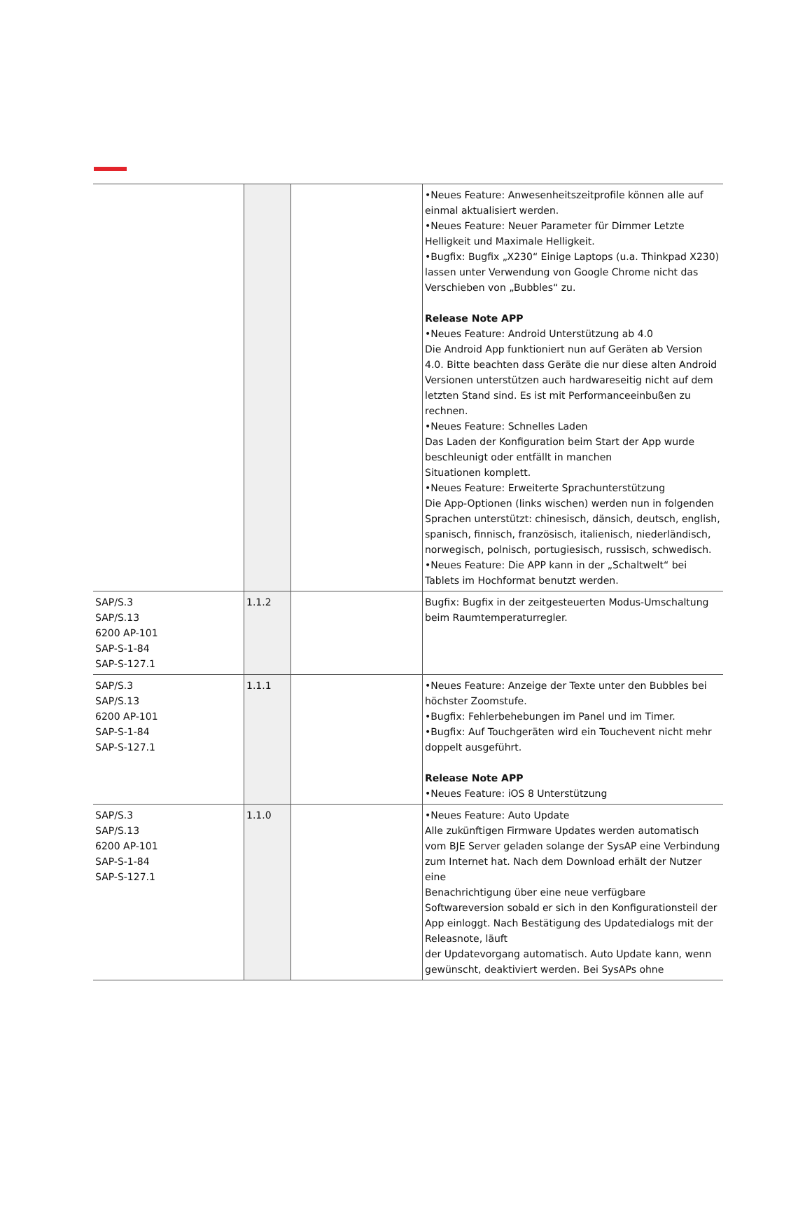| | | | •Neues Feature: Anwesenheitszeitprofile können alle auf einmal aktualisiert werden. •Neues Feature: Neuer Parameter für Dimmer Letzte Helligkeit und Maximale Helligkeit. •Bugfix: Bugfix „X230“ Einige Laptops (u.a. Thinkpad X230) lassen unter Verwendung von Google Chrome nicht das Verschieben von „Bubbles“ zu. Release Note APP •Neues Feature: Android Unterstützung ab 4.0 Die Android App funktioniert nun auf Geräten ab Version 4.0. Bitte beachten dass Geräte die nur diese alten Android Versionen unterstützen auch hardwareseitig nicht auf dem letzten Stand sind. Es ist mit Performanceeinbußen zu rechnen. •Neues Feature: Schnelles Laden Das Laden der Konfiguration beim Start der App wurde beschleunigt oder entfällt in manchen Situationen komplett. •Neues Feature: Erweiterte Sprachunterstützung Die App-Optionen (links wischen) werden nun in folgenden Sprachen unterstützt: chinesisch, dänsich, deutsch, english, spanisch, finnisch, französisch, italienisch, niederländisch, norwegisch, polnisch, portugiesisch, russisch, schwedisch. •Neues Feature: Die APP kann in der „Schaltwelt“ bei Tablets im Hochformat benutzt werden. |
| SAP/S.3 SAP/S.13 6200 AP-101 SAP-S-1-84 SAP-S-127.1 | 1.1.2 | | Bugfix: Bugfix in der zeitgesteuerten Modus-Umschaltung beim Raumtemperaturregler. |
| SAP/S.3 SAP/S.13 6200 AP-101 SAP-S-1-84 SAP-S-127.1 | 1.1.1 | | •Neues Feature: Anzeige der Texte unter den Bubbles bei höchster Zoomstufe. •Bugfix: Fehlerbehebungen im Panel und im Timer. •Bugfix: Auf Touchgeräten wird ein Touchevent nicht mehr doppelt ausgeführt. Release Note APP •Neues Feature: iOS 8 Unterstützung |
| SAP/S.3 SAP/S.13 6200 AP-101 SAP-S-1-84 SAP-S-127.1 | 1.1.0 | | •Neues Feature: Auto Update Alle zukünftigen Firmware Updates werden automatisch vom BJE Server geladen solange der SysAP eine Verbindung zum Internet hat. Nach dem Download erhält der Nutzer eine Benachrichtigung über eine neue verfügbare Softwareversion sobald er sich in den Konfigurationsteil der App einloggt. Nach Bestätigung des Updatedialogs mit der Releasnote, läuft der Updatevorgang automatisch. Auto Update kann, wenn gewünscht, deaktiviert werden. Bei SysAPs ohne |